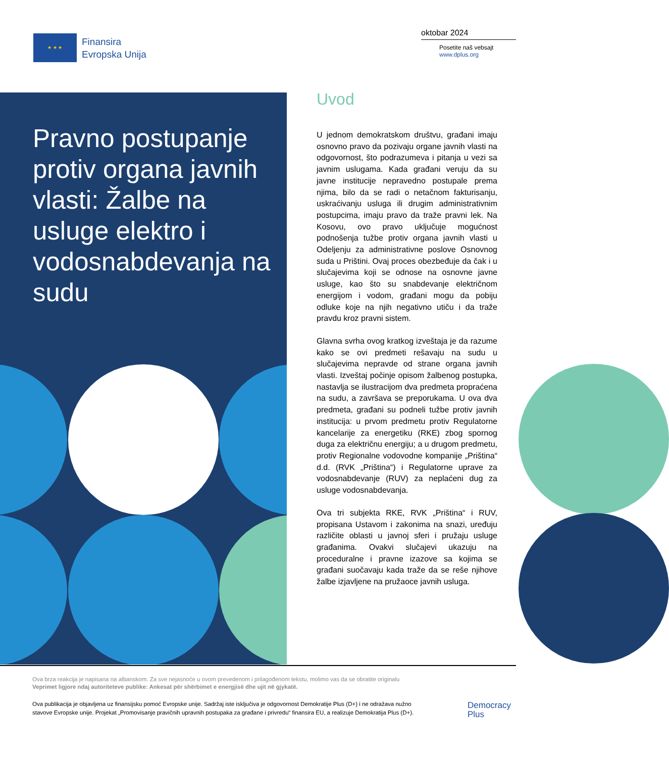★ ★ ★
Finansira
Evropska Unija
oktobar 2024
Posetite naš vebsajt
www.dplus.org
Pravno postupanje protiv organa javnih vlasti: Žalbe na usluge elektro i vodosnabdevanja na sudu
Uvod
U jednom demokratskom društvu, građani imaju osnovno pravo da pozivaju organe javnih vlasti na odgovornost, što podrazumeva i pitanja u vezi sa javnim uslugama. Kada građani veruju da su javne institucije nepravedno postupale prema njima, bilo da se radi o netačnom fakturisanju, uskraćivanju usluga ili drugim administrativnim postupcima, imaju pravo da traže pravni lek. Na Kosovu, ovo pravo uključuje mogućnost podnošenja tužbe protiv organa javnih vlasti u Odeljenju za administrativne poslove Osnovnog suda u Prištini. Ovaj proces obezbeđuje da čak i u slučajevima koji se odnose na osnovne javne usluge, kao što su snabdevanje električnom energijom i vodom, građani mogu da pobiju odluke koje na njih negativno utiču i da traže pravdu kroz pravni sistem.
Glavna svrha ovog kratkog izveštaja je da razume kako se ovi predmeti rešavaju na sudu u slučajevima nepravde od strane organa javnih vlasti. Izveštaj počinje opisom žalbenog postupka, nastavlja se ilustracijom dva predmeta propraćena na sudu, a završava se preporukama. U ova dva predmeta, građani su podneli tužbe protiv javnih institucija: u prvom predmetu protiv Regulatorne kancelarije za energetiku (RKE) zbog spornog duga za električnu energiju; a u drugom predmetu, protiv Regionalne vodovodne kompanije „Priština“ d.d. (RVK „Priština“) i Regulatorne uprave za vodosnabdevanje (RUV) za neplaćeni dug za usluge vodosnabdevanja.
Ova tri subjekta RKE, RVK „Priština“ i RUV, propisana Ustavom i zakonima na snazi, uređuju različite oblasti u javnoj sferi i pružaju usluge građanima. Ovakvi slučajevi ukazuju na proceduralne i pravne izazove sa kojima se građani suočavaju kada traže da se reše njihove žalbe izjavljene na pružaoce javnih usluga.
Ova brza reakcija je napisana na albanskom. Za sve nejasnoće u ovom prevedenom i prilagođenom tekstu, molimo vas da se obratite originalu
Veprimet ligjore ndaj autoriteteve publike: Ankesat për shërbimet e energjisë dhe ujit në gjykatë.
Ova publikacija je objavljena uz finansijsku pomoć Evropske unije. Sadržaj iste isključiva je odgovornost Demokratije Plus (D+) i ne odražava nužno stavove Evropske unije. Projekat „Promovisanje pravičnih upravnih postupaka za građane i privredu“ finansira EU, a realizuje Demokratija Plus (D+).
Democracy
Plus